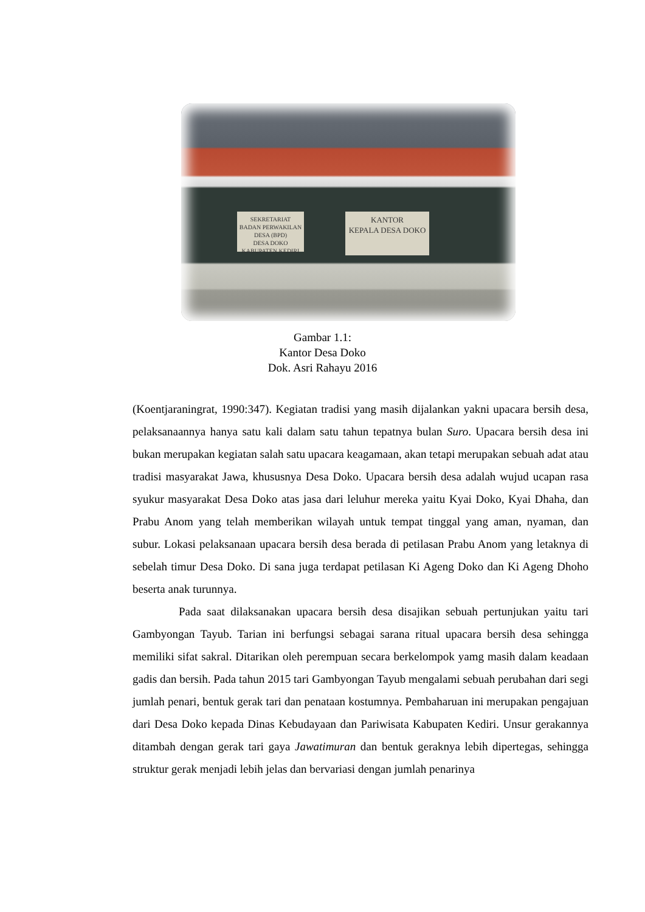SEKRETARIAT
BADAN PERWAKILAN DESA (BPD)
DESA DOKO
KABUPATEN KEDIRI
KANTOR
KEPALA DESA DOKO
Gambar 1.1:
Kantor Desa Doko
Dok. Asri Rahayu 2016
(Koentjaraningrat, 1990:347). Kegiatan tradisi yang masih dijalankan yakni upacara bersih desa, pelaksanaannya hanya satu kali dalam satu tahun tepatnya bulan Suro. Upacara bersih desa ini bukan merupakan kegiatan salah satu upacara keagamaan, akan tetapi merupakan sebuah adat atau tradisi masyarakat Jawa, khususnya Desa Doko. Upacara bersih desa adalah wujud ucapan rasa syukur masyarakat Desa Doko atas jasa dari leluhur mereka yaitu Kyai Doko, Kyai Dhaha, dan Prabu Anom yang telah memberikan wilayah untuk tempat tinggal yang aman, nyaman, dan subur. Lokasi pelaksanaan upacara bersih desa berada di petilasan Prabu Anom yang letaknya di sebelah timur Desa Doko. Di sana juga terdapat petilasan Ki Ageng Doko dan Ki Ageng Dhoho beserta anak turunnya.
Pada saat dilaksanakan upacara bersih desa disajikan sebuah pertunjukan yaitu tari Gambyongan Tayub. Tarian ini berfungsi sebagai sarana ritual upacara bersih desa sehingga memiliki sifat sakral. Ditarikan oleh perempuan secara berkelompok yamg masih dalam keadaan gadis dan bersih. Pada tahun 2015 tari Gambyongan Tayub mengalami sebuah perubahan dari segi jumlah penari, bentuk gerak tari dan penataan kostumnya. Pembaharuan ini merupakan pengajuan dari Desa Doko kepada Dinas Kebudayaan dan Pariwisata Kabupaten Kediri. Unsur gerakannya ditambah dengan gerak tari gaya Jawatimuran dan bentuk geraknya lebih dipertegas, sehingga struktur gerak menjadi lebih jelas dan bervariasi dengan jumlah penarinya